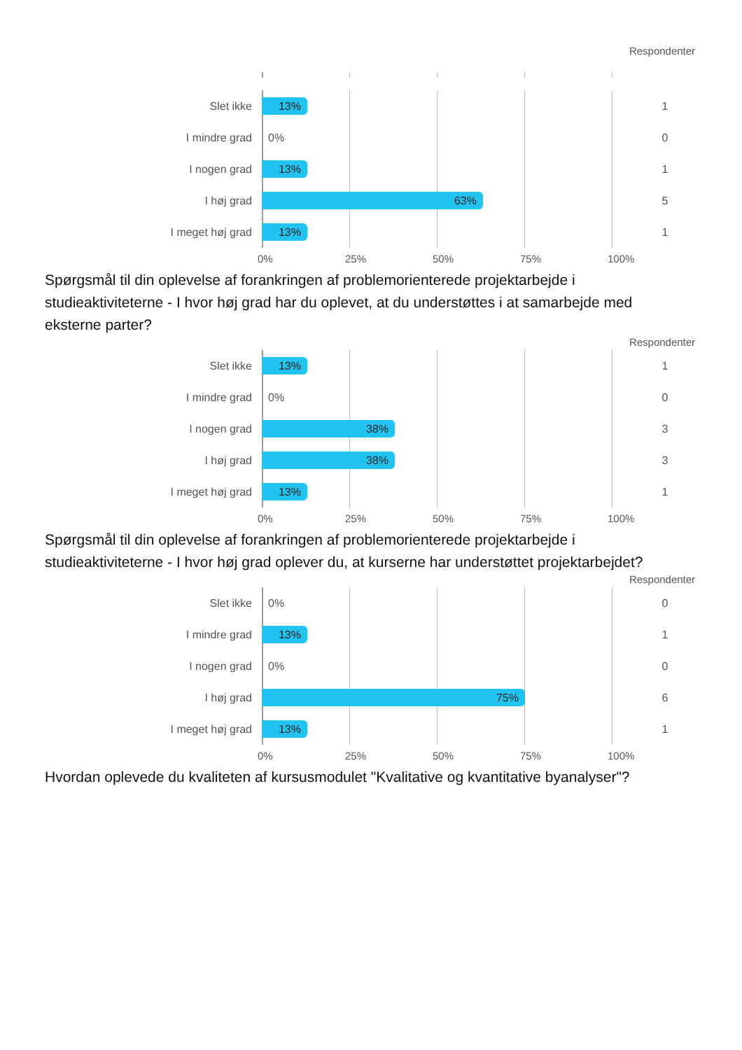Respondenter
Slet ikke
13%
1
I mindre grad
0%
0
I nogen grad
13%
1
I høj grad
63%
5
I meget høj grad
13%
1
0% 25% 50% 75% 100%
Spørgsmål til din oplevelse af forankringen af problemorienterede projektarbejde i studieaktiviteterne - I hvor høj grad har du oplevet, at du understøttes i at samarbejde med eksterne parter?
Respondenter
Slet ikke
13%
1
I mindre grad
0%
0
I nogen grad
38%
3
I høj grad
38%
3
I meget høj grad
13%
1
0% 25% 50% 75% 100%
Spørgsmål til din oplevelse af forankringen af problemorienterede projektarbejde i studieaktiviteterne - I hvor høj grad oplever du, at kurserne har understøttet projektarbejdet?
Respondenter
Slet ikke
0%
0
I mindre grad
13%
1
I nogen grad
0%
0
I høj grad
75%
6
I meget høj grad
13%
1
0% 25% 50% 75% 100%
Hvordan oplevede du kvaliteten af kursusmodulet "Kvalitative og kvantitative byanalyser"?